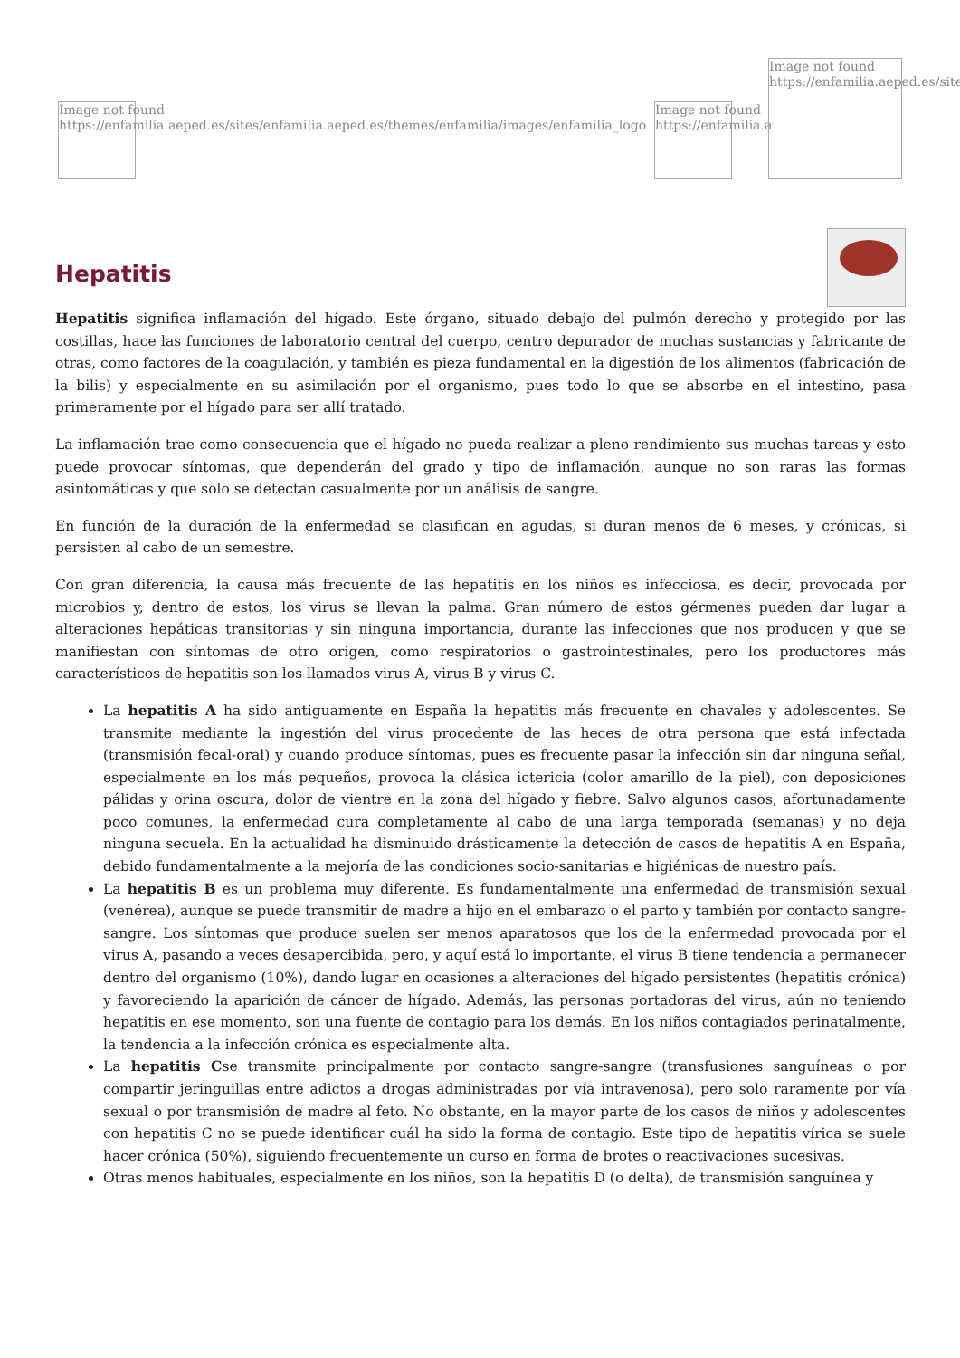Image not found
https://enfamilia.aeped.es/sites/enfamilia.aeped.es/themes/enfamilia/images/enfamilia_logo
Image not found
https://enfamilia.a
Image not found
https://enfamilia.aeped.es/site
Hepatitis
Hepatitis significa inflamación del hígado. Este órgano, situado debajo del pulmón derecho y protegido por las costillas, hace las funciones de laboratorio central del cuerpo, centro depurador de muchas sustancias y fabricante de otras, como factores de la coagulación, y también es pieza fundamental en la digestión de los alimentos (fabricación de la bilis) y especialmente en su asimilación por el organismo, pues todo lo que se absorbe en el intestino, pasa primeramente por el hígado para ser allí tratado.
La inflamación trae como consecuencia que el hígado no pueda realizar a pleno rendimiento sus muchas tareas y esto puede provocar síntomas, que dependerán del grado y tipo de inflamación, aunque no son raras las formas asintomáticas y que solo se detectan casualmente por un análisis de sangre.
En función de la duración de la enfermedad se clasifican en agudas, si duran menos de 6 meses, y crónicas, si persisten al cabo de un semestre.
Con gran diferencia, la causa más frecuente de las hepatitis en los niños es infecciosa, es decir, provocada por microbios y, dentro de estos, los virus se llevan la palma. Gran número de estos gérmenes pueden dar lugar a alteraciones hepáticas transitorias y sin ninguna importancia, durante las infecciones que nos producen y que se manifiestan con síntomas de otro origen, como respiratorios o gastrointestinales, pero los productores más característicos de hepatitis son los llamados virus A, virus B y virus C.
La hepatitis A ha sido antiguamente en España la hepatitis más frecuente en chavales y adolescentes. Se transmite mediante la ingestión del virus procedente de las heces de otra persona que está infectada (transmisión fecal-oral) y cuando produce síntomas, pues es frecuente pasar la infección sin dar ninguna señal, especialmente en los más pequeños, provoca la clásica ictericia (color amarillo de la piel), con deposiciones pálidas y orina oscura, dolor de vientre en la zona del hígado y fiebre. Salvo algunos casos, afortunadamente poco comunes, la enfermedad cura completamente al cabo de una larga temporada (semanas) y no deja ninguna secuela. En la actualidad ha disminuido drásticamente la detección de casos de hepatitis A en España, debido fundamentalmente a la mejoría de las condiciones socio-sanitarias e higiénicas de nuestro país.
La hepatitis B es un problema muy diferente. Es fundamentalmente una enfermedad de transmisión sexual (venérea), aunque se puede transmitir de madre a hijo en el embarazo o el parto y también por contacto sangre-sangre. Los síntomas que produce suelen ser menos aparatosos que los de la enfermedad provocada por el virus A, pasando a veces desapercibida, pero, y aquí está lo importante, el virus B tiene tendencia a permanecer dentro del organismo (10%), dando lugar en ocasiones a alteraciones del hígado persistentes (hepatitis crónica) y favoreciendo la aparición de cáncer de hígado. Además, las personas portadoras del virus, aún no teniendo hepatitis en ese momento, son una fuente de contagio para los demás. En los niños contagiados perinatalmente, la tendencia a la infección crónica es especialmente alta.
La hepatitis Cse transmite principalmente por contacto sangre-sangre (transfusiones sanguíneas o por compartir jeringuillas entre adictos a drogas administradas por vía intravenosa), pero solo raramente por vía sexual o por transmisión de madre al feto. No obstante, en la mayor parte de los casos de niños y adolescentes con hepatitis C no se puede identificar cuál ha sido la forma de contagio. Este tipo de hepatitis vírica se suele hacer crónica (50%), siguiendo frecuentemente un curso en forma de brotes o reactivaciones sucesivas.
Otras menos habituales, especialmente en los niños, son la hepatitis D (o delta), de transmisión sanguínea y